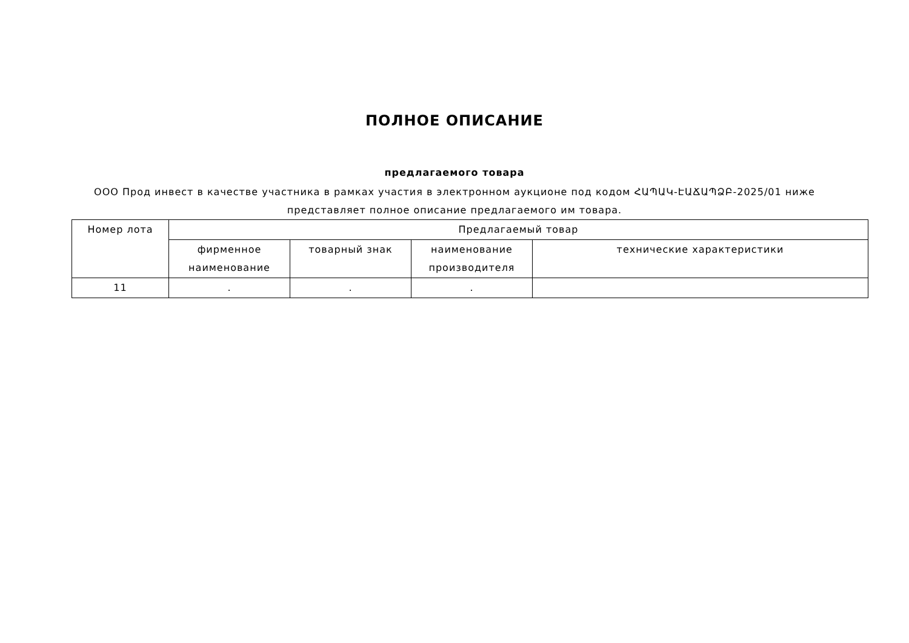ПОЛНОЕ ОПИСАНИЕ
предлагаемого товара
ООО Прод инвест в качестве участника в рамках участия в электронном аукционе под кодом ՀԱՊԱԿ-ԷԱՃԱՊՁԲ-2025/01 ниже представляет полное описание предлагаемого им товара.
| Номер лота | Предлагаемый товар | | | |
| --- | --- | --- | --- | --- |
| | фирменное наименование | товарный знак | наименование производителя | технические характеристики |
| 11 | . | . | . | |